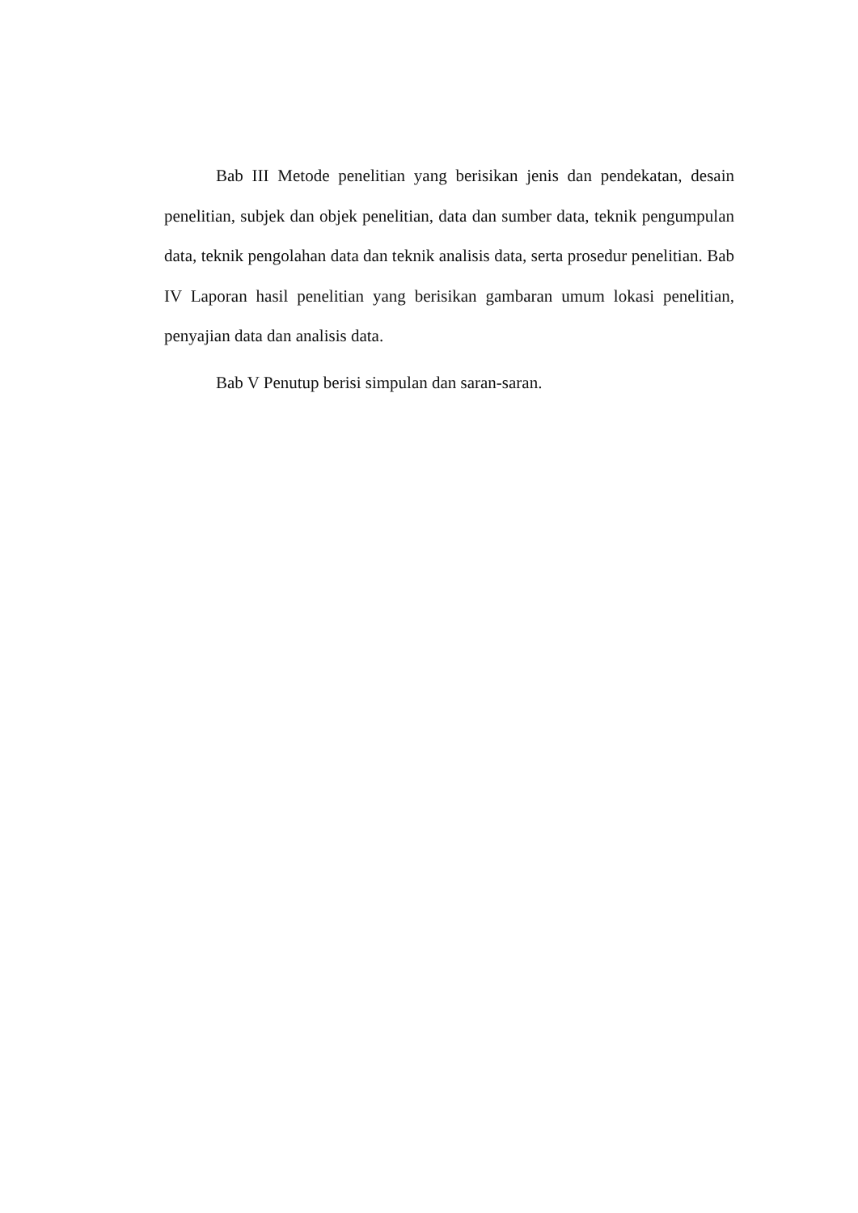Bab III Metode penelitian yang berisikan jenis dan pendekatan, desain penelitian, subjek dan objek penelitian, data dan sumber data, teknik pengumpulan data, teknik pengolahan data dan teknik analisis data, serta prosedur penelitian. Bab IV Laporan hasil penelitian yang berisikan gambaran umum lokasi penelitian, penyajian data dan analisis data.
Bab V Penutup berisi simpulan dan saran-saran.